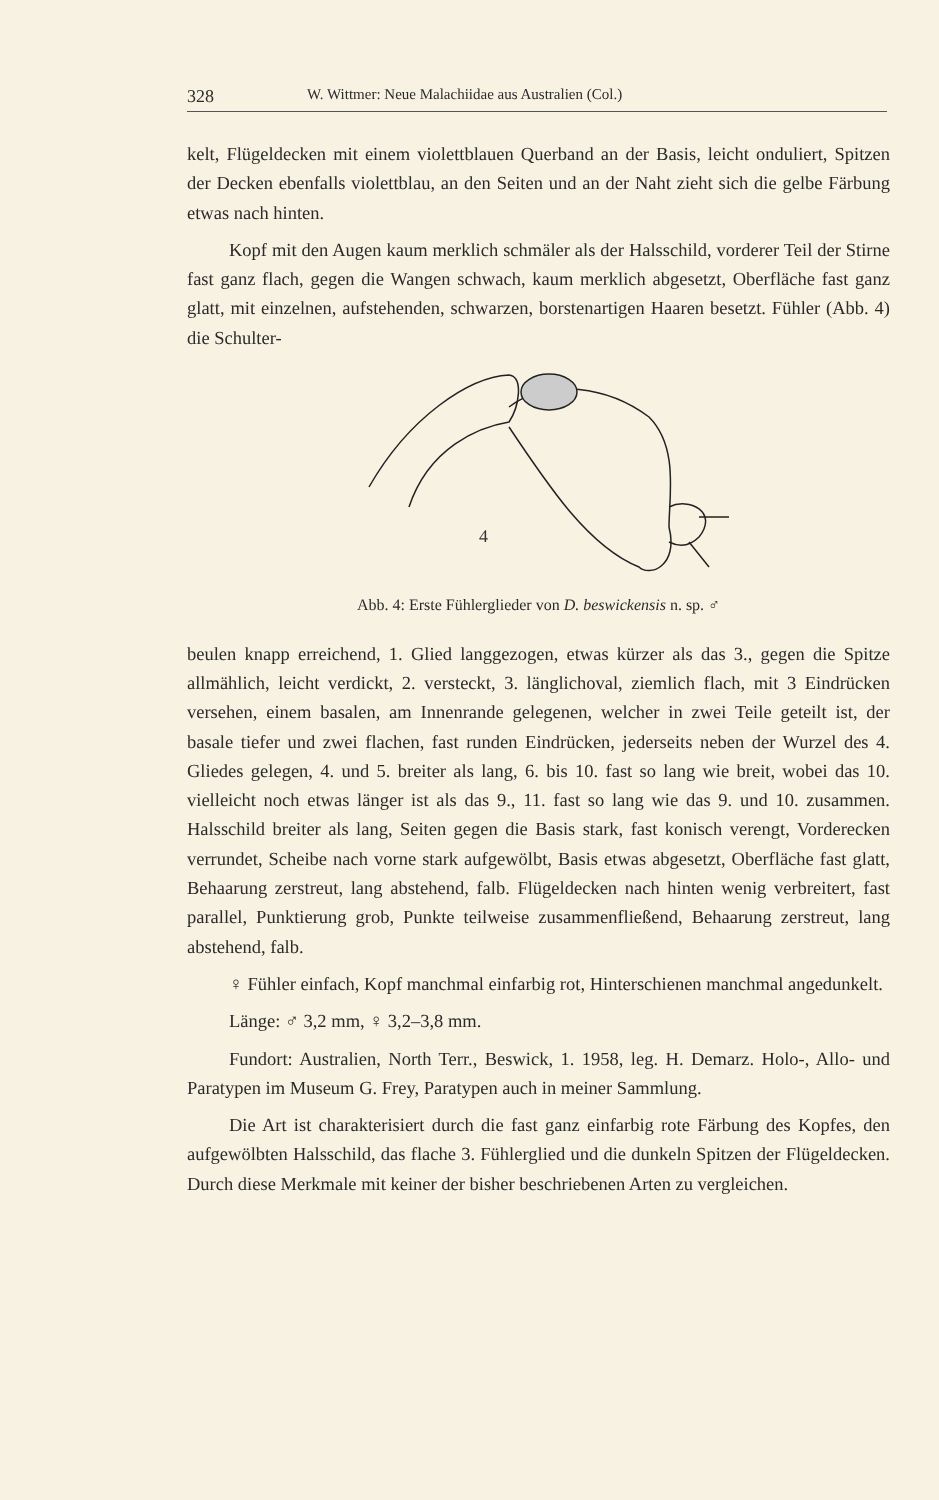328 W. Wittmer: Neue Malachiidae aus Australien (Col.)
kelt, Flügeldecken mit einem violettblauen Querband an der Basis, leicht onduliert, Spitzen der Decken ebenfalls violettblau, an den Seiten und an der Naht zieht sich die gelbe Färbung etwas nach hinten.
Kopf mit den Augen kaum merklich schmäler als der Halsschild, vorderer Teil der Stirne fast ganz flach, gegen die Wangen schwach, kaum merklich abgesetzt, Oberfläche fast ganz glatt, mit einzelnen, aufstehenden, schwarzen, borstenartigen Haaren besetzt. Fühler (Abb. 4) die Schulter-
4
Abb. 4: Erste Fühlerglieder von D. beswickensis n. sp. ♂
beulen knapp erreichend, 1. Glied langgezogen, etwas kürzer als das 3., gegen die Spitze allmählich, leicht verdickt, 2. versteckt, 3. länglichoval, ziemlich flach, mit 3 Eindrücken versehen, einem basalen, am Innenrande gelegenen, welcher in zwei Teile geteilt ist, der basale tiefer und zwei flachen, fast runden Eindrücken, jederseits neben der Wurzel des 4. Gliedes gelegen, 4. und 5. breiter als lang, 6. bis 10. fast so lang wie breit, wobei das 10. vielleicht noch etwas länger ist als das 9., 11. fast so lang wie das 9. und 10. zusammen. Halsschild breiter als lang, Seiten gegen die Basis stark, fast konisch verengt, Vorderecken verrundet, Scheibe nach vorne stark aufgewölbt, Basis etwas abgesetzt, Oberfläche fast glatt, Behaarung zerstreut, lang abstehend, falb. Flügeldecken nach hinten wenig verbreitert, fast parallel, Punktierung grob, Punkte teilweise zusammenfließend, Behaarung zerstreut, lang abstehend, falb.
♀ Fühler einfach, Kopf manchmal einfarbig rot, Hinterschienen manchmal angedunkelt.
Länge: ♂ 3,2 mm, ♀ 3,2–3,8 mm.
Fundort: Australien, North Terr., Beswick, 1. 1958, leg. H. Demarz. Holo-, Allo- und Paratypen im Museum G. Frey, Paratypen auch in meiner Sammlung.
Die Art ist charakterisiert durch die fast ganz einfarbig rote Färbung des Kopfes, den aufgewölbten Halsschild, das flache 3. Fühlerglied und die dunkeln Spitzen der Flügeldecken. Durch diese Merkmale mit keiner der bisher beschriebenen Arten zu vergleichen.